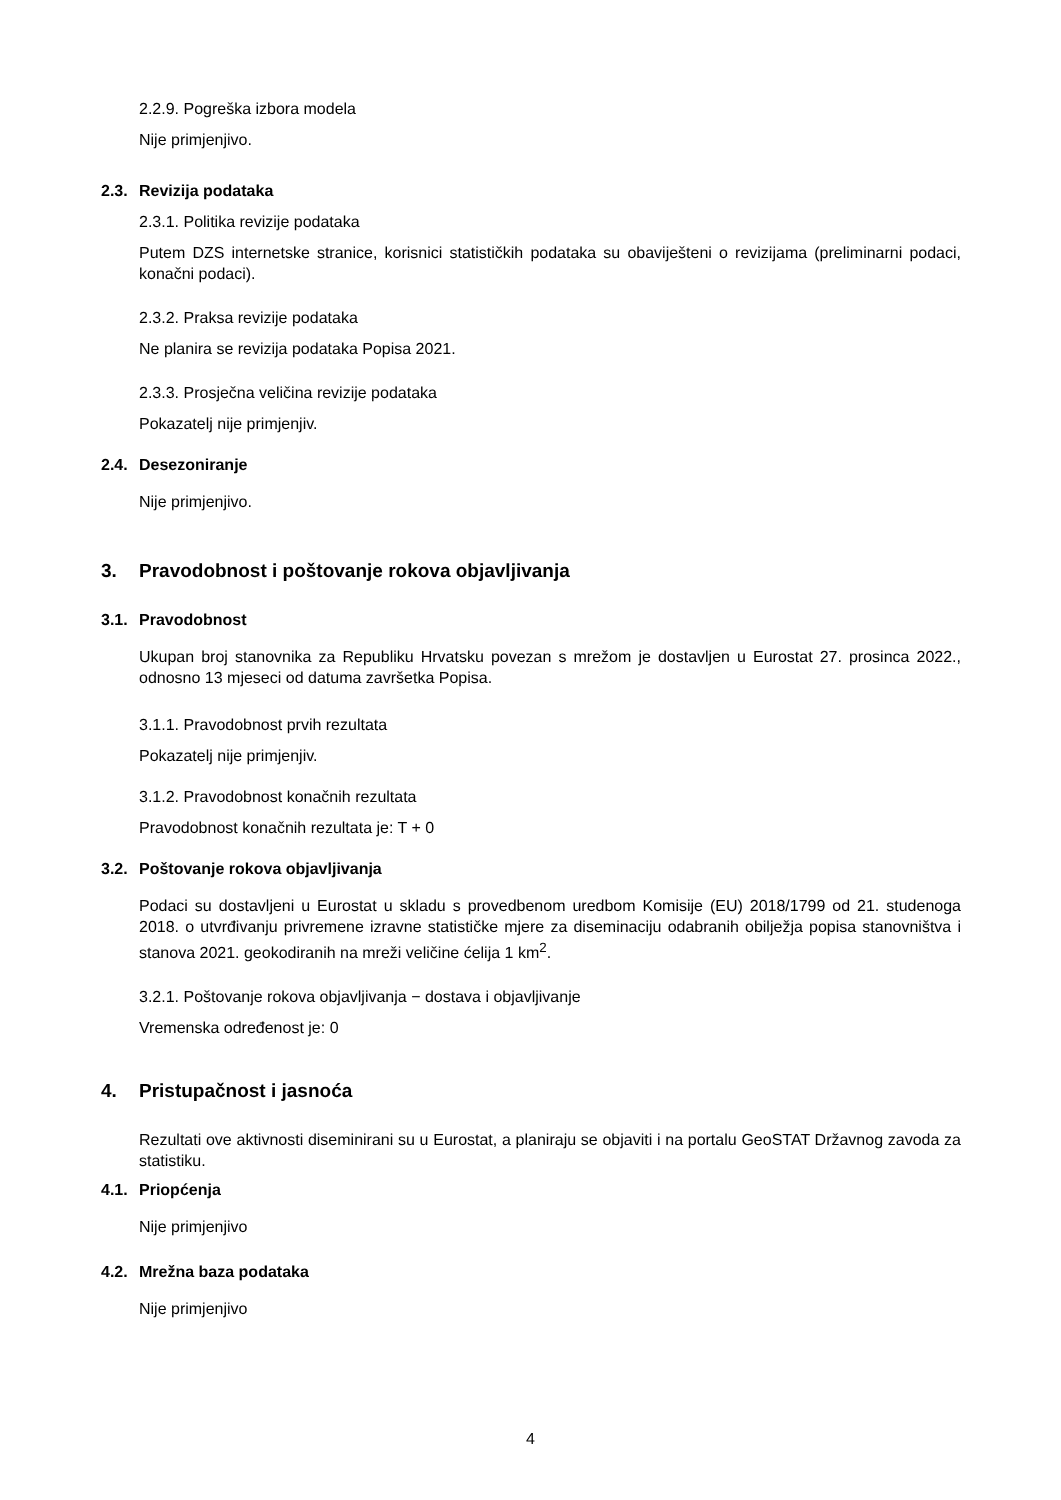2.2.9. Pogreška izbora modela
Nije primjenjivo.
2.3. Revizija podataka
2.3.1. Politika revizije podataka
Putem DZS internetske stranice, korisnici statističkih podataka su obaviješteni o revizijama (preliminarni podaci, konačni podaci).
2.3.2. Praksa revizije podataka
Ne planira se revizija podataka Popisa 2021.
2.3.3. Prosječna veličina revizije podataka
Pokazatelj nije primjenjiv.
2.4. Desezoniranje
Nije primjenjivo.
3. Pravodobnost i poštovanje rokova objavljivanja
3.1. Pravodobnost
Ukupan broj stanovnika za Republiku Hrvatsku povezan s mrežom je dostavljen u Eurostat 27. prosinca 2022., odnosno 13 mjeseci od datuma završetka Popisa.
3.1.1. Pravodobnost prvih rezultata
Pokazatelj nije primjenjiv.
3.1.2. Pravodobnost konačnih rezultata
Pravodobnost konačnih rezultata je: T + 0
3.2. Poštovanje rokova objavljivanja
Podaci su dostavljeni u Eurostat u skladu s provedbenom uredbom Komisije (EU) 2018/1799 od 21. studenoga 2018. o utvrđivanju privremene izravne statističke mjere za diseminaciju odabranih obilježja popisa stanovništva i stanova 2021. geokodiranih na mreži veličine ćelija 1 km<sup>2</sup>.
3.2.1. Poštovanje rokova objavljivanja − dostava i objavljivanje
Vremenska određenost je: 0
4. Pristupačnost i jasnoća
Rezultati ove aktivnosti diseminirani su u Eurostat, a planiraju se objaviti i na portalu GeoSTAT Državnog zavoda za statistiku.
4.1. Priopćenja
Nije primjenjivo
4.2. Mrežna baza podataka
Nije primjenjivo
4